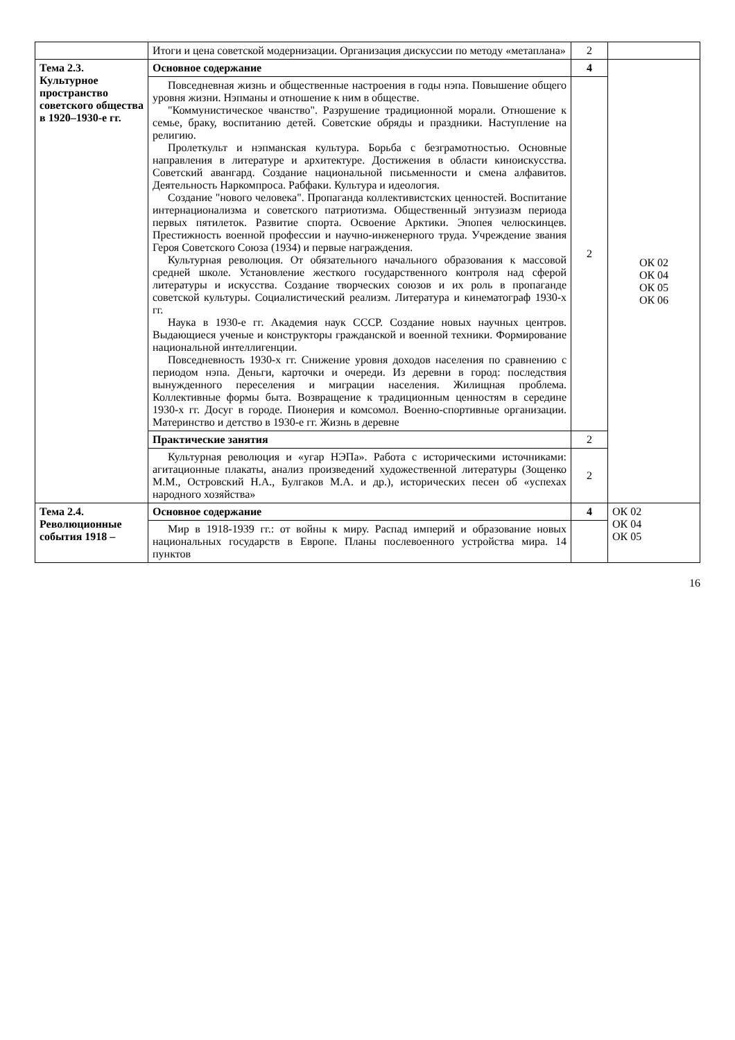| | Итоги и цена советской модернизации. Организация дискуссии по методу «метаплана» | 2 | |
| Тема 2.3. Культурное пространство советского общества в 1920–1930-е гг. | Основное содержание | 4 | ОК 02 ОК 04 ОК 05 ОК 06 |
| | Повседневная жизнь и общественные настроения в годы нэпа. Повышение общего уровня жизни. Нэпманы и отношение к ним в обществе. "Коммунистическое чванство". Разрушение традиционной морали. Отношение к семье, браку, воспитанию детей. Советские обряды и праздники. Наступление на религию. Пролеткульт и нэпманская культура. Борьба с безграмотностью. Основные направления в литературе и архитектуре. Достижения в области киноискусства. Советский авангард. Создание национальной письменности и смена алфавитов. Деятельность Наркомпроса. Рабфаки. Культура и идеология. Создание "нового человека". Пропаганда коллективистских ценностей. Воспитание интернационализма и советского патриотизма. Общественный энтузиазм периода первых пятилеток. Развитие спорта. Освоение Арктики. Эпопея челюскинцев. Престижность военной профессии и научно-инженерного труда. Учреждение звания Героя Советского Союза (1934) и первые награждения. Культурная революция. От обязательного начального образования к массовой средней школе. Установление жесткого государственного контроля над сферой литературы и искусства. Создание творческих союзов и их роль в пропаганде советской культуры. Социалистический реализм. Литература и кинематограф 1930-х гг. Наука в 1930-е гг. Академия наук СССР. Создание новых научных центров. Выдающиеся ученые и конструкторы гражданской и военной техники. Формирование национальной интеллигенции. Повседневность 1930-х гг. Снижение уровня доходов населения по сравнению с периодом нэпа. Деньги, карточки и очереди. Из деревни в город: последствия вынужденного переселения и миграции населения. Жилищная проблема. Коллективные формы быта. Возвращение к традиционным ценностям в середине 1930-х гг. Досуг в городе. Пионерия и комсомол. Военно-спортивные организации. Материнство и детство в 1930-е гг. Жизнь в деревне | 2 | |
| | Практические занятия | 2 | |
| | Культурная революция и «угар НЭПа». Работа с историческими источниками: агитационные плакаты, анализ произведений художественной литературы (Зощенко М.М., Островский Н.А., Булгаков М.А. и др.), исторических песен об «успехах народного хозяйства» | 2 | |
| Тема 2.4. Революционные события 1918 – | Основное содержание | 4 | ОК 02 ОК 04 ОК 05 |
| | Мир в 1918-1939 гг.: от войны к миру. Распад империй и образование новых национальных государств в Европе. Планы послевоенного устройства мира. 14 пунктов | | |
16